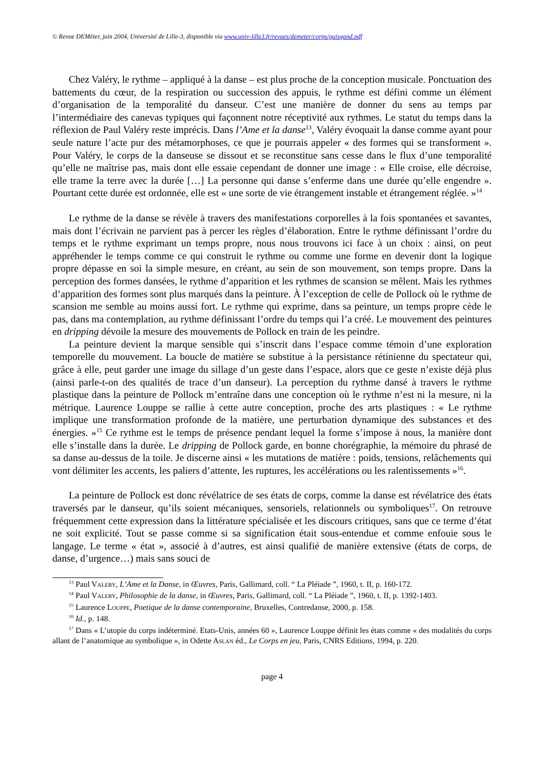© Revue DEMéter, juin 2004, Université de Lille-3, disponible via www.univ-lille3.fr/revues/demeter/corps/guisgand.pdf
Chez Valéry, le rythme – appliqué à la danse – est plus proche de la conception musicale. Ponctuation des battements du cœur, de la respiration ou succession des appuis, le rythme est défini comme un élément d’organisation de la temporalité du danseur. C’est une manière de donner du sens au temps par l’intermédiaire des canevas typiques qui façonnent notre réceptivité aux rythmes. Le statut du temps dans la réflexion de Paul Valéry reste imprécis. Dans l’Ame et la danse<sup>13</sup>, Valéry évoquait la danse comme ayant pour seule nature l’acte pur des métamorphoses, ce que je pourrais appeler « des formes qui se transforment ». Pour Valéry, le corps de la danseuse se dissout et se reconstitue sans cesse dans le flux d’une temporalité qu’elle ne maîtrise pas, mais dont elle essaie cependant de donner une image : « Elle croise, elle décroise, elle trame la terre avec la durée […] La personne qui danse s’enferme dans une durée qu’elle engendre ». Pourtant cette durée est ordonnée, elle est « une sorte de vie étrangement instable et étrangement réglée. »<sup>14</sup>
Le rythme de la danse se révèle à travers des manifestations corporelles à la fois spontanées et savantes, mais dont l’écrivain ne parvient pas à percer les règles d’élaboration. Entre le rythme définissant l’ordre du temps et le rythme exprimant un temps propre, nous nous trouvons ici face à un choix : ainsi, on peut appréhender le temps comme ce qui construit le rythme ou comme une forme en devenir dont la logique propre dépasse en soi la simple mesure, en créant, au sein de son mouvement, son temps propre. Dans la perception des formes dansées, le rythme d’apparition et les rythmes de scansion se mêlent. Mais les rythmes d’apparition des formes sont plus marqués dans la peinture. À l’exception de celle de Pollock où le rythme de scansion me semble au moins aussi fort. Le rythme qui exprime, dans sa peinture, un temps propre cède le pas, dans ma contemplation, au rythme définissant l’ordre du temps qui l’a créé. Le mouvement des peintures en dripping dévoile la mesure des mouvements de Pollock en train de les peindre.
La peinture devient la marque sensible qui s’inscrit dans l’espace comme témoin d’une exploration temporelle du mouvement. La boucle de matière se substitue à la persistance rétinienne du spectateur qui, grâce à elle, peut garder une image du sillage d’un geste dans l’espace, alors que ce geste n’existe déjà plus (ainsi parle-t-on des qualités de trace d’un danseur). La perception du rythme dansé à travers le rythme plastique dans la peinture de Pollock m’entraîne dans une conception où le rythme n’est ni la mesure, ni la métrique. Laurence Louppe se rallie à cette autre conception, proche des arts plastiques : « Le rythme implique une transformation profonde de la matière, une perturbation dynamique des substances et des énergies. »<sup>15</sup> Ce rythme est le temps de présence pendant lequel la forme s’impose à nous, la manière dont elle s’installe dans la durée. Le dripping de Pollock garde, en bonne chorégraphie, la mémoire du phrasé de sa danse au-dessus de la toile. Je discerne ainsi « les mutations de matière : poids, tensions, relâchements qui vont délimiter les accents, les paliers d’attente, les ruptures, les accélérations ou les ralentissements »<sup>16</sup>.
La peinture de Pollock est donc révélatrice de ses états de corps, comme la danse est révélatrice des états traversés par le danseur, qu’ils soient mécaniques, sensoriels, relationnels ou symboliques<sup>17</sup>. On retrouve fréquemment cette expression dans la littérature spécialisée et les discours critiques, sans que ce terme d’état ne soit explicité. Tout se passe comme si sa signification était sous-entendue et comme enfouie sous le langage. Le terme « état », associé à d’autres, est ainsi qualifié de manière extensive (états de corps, de danse, d’urgence…) mais sans souci de
<sup>13</sup> Paul Valery, L’Ame et la Danse, in Œuvres, Paris, Gallimard, coll. “ La Pléiade ”, 1960, t. II, p. 160-172.
<sup>14</sup> Paul Valery, Philosophie de la danse, in Œuvres, Paris, Gallimard, coll. “ La Pléiade ”, 1960, t. II, p. 1392-1403.
<sup>15</sup> Laurence Louppe, Poetique de la danse contemporaine, Bruxelles, Contredanse, 2000, p. 158.
<sup>16</sup> Id., p. 148.
<sup>17</sup> Dans « L’utopie du corps indéterminé. Etats-Unis, années 60 », Laurence Louppe définit les états comme « des modalités du corps allant de l’anatomique au symbolique », in Odette Aslan éd., Le Corps en jeu, Paris, CNRS Editions, 1994, p. 220.
page 4